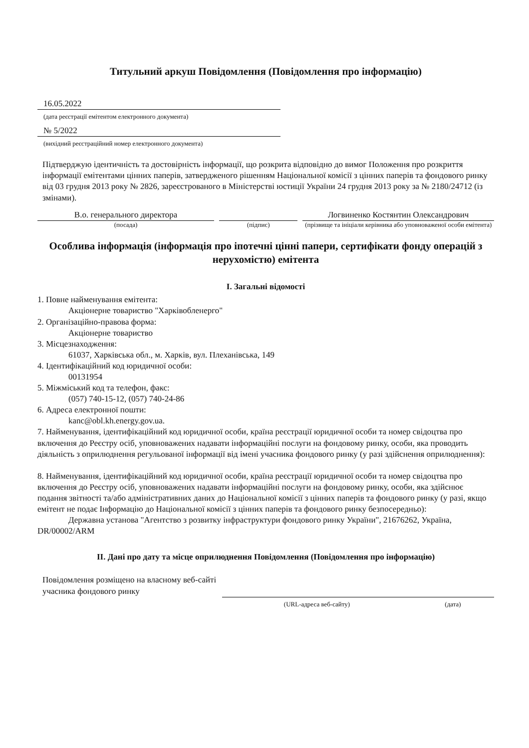Титульний аркуш Повідомлення (Повідомлення про інформацію)
16.05.2022
(дата реєстрації емітентом електронного документа)
№ 5/2022
(вихідний реєстраційний номер електронного документа)
Підтверджую ідентичність та достовірність інформації, що розкрита відповідно до вимог Положення про розкриття інформації емітентами цінних паперів, затвердженого рішенням Національної комісії з цінних паперів та фондового ринку від 03 грудня 2013 року № 2826, зареєстрованого в Міністерстві юстиції України 24 грудня 2013 року за № 2180/24712 (із змінами).
В.о. генерального директора
(посада)
(підпис)
Логвиненко Костянтин Олександрович
(прізвище та ініціали керівника або уповноваженої особи емітента)
Особлива інформація (інформація про іпотечні цінні папери, сертифікати фонду операцій з нерухомістю) емітента
I. Загальні відомості
1. Повне найменування емітента:
Акціонерне товариство "Харківобленерго"
2. Організаційно-правова форма:
Акціонерне товариство
3. Місцезнаходження:
61037, Харківська обл., м. Харків, вул. Плеханівська, 149
4. Ідентифікаційний код юридичної особи:
00131954
5. Міжміський код та телефон, факс:
(057) 740-15-12, (057) 740-24-86
6. Адреса електронної пошти:
kanc@obl.kh.energy.gov.ua.
7. Найменування, ідентифікаційний код юридичної особи, країна реєстрації юридичної особи та номер свідоцтва про включення до Реєстру осіб, уповноважених надавати інформаційні послуги на фондовому ринку, особи, яка проводить діяльність з оприлюднення регульованої інформації від імені учасника фондового ринку (у разі здійснення оприлюднення):
8. Найменування, ідентифікаційний код юридичної особи, країна реєстрації юридичної особи та номер свідоцтва про включення до Реєстру осіб, уповноважених надавати інформаційні послуги на фондовому ринку, особи, яка здійснює подання звітності та/або адміністративних даних до Національної комісії з цінних паперів та фондового ринку (у разі, якщо емітент не подає Інформацію до Національної комісії з цінних паперів та фондового ринку безпосередньо):
Державна установа "Агентство з розвитку інфраструктури фондового ринку України", 21676262, Україна, DR/00002/ARM
II. Дані про дату та місце оприлюднення Повідомлення (Повідомлення про інформацію)
Повідомлення розміщено на власному веб-сайті учасника фондового ринку
(URL-адреса веб-сайту) (дата)